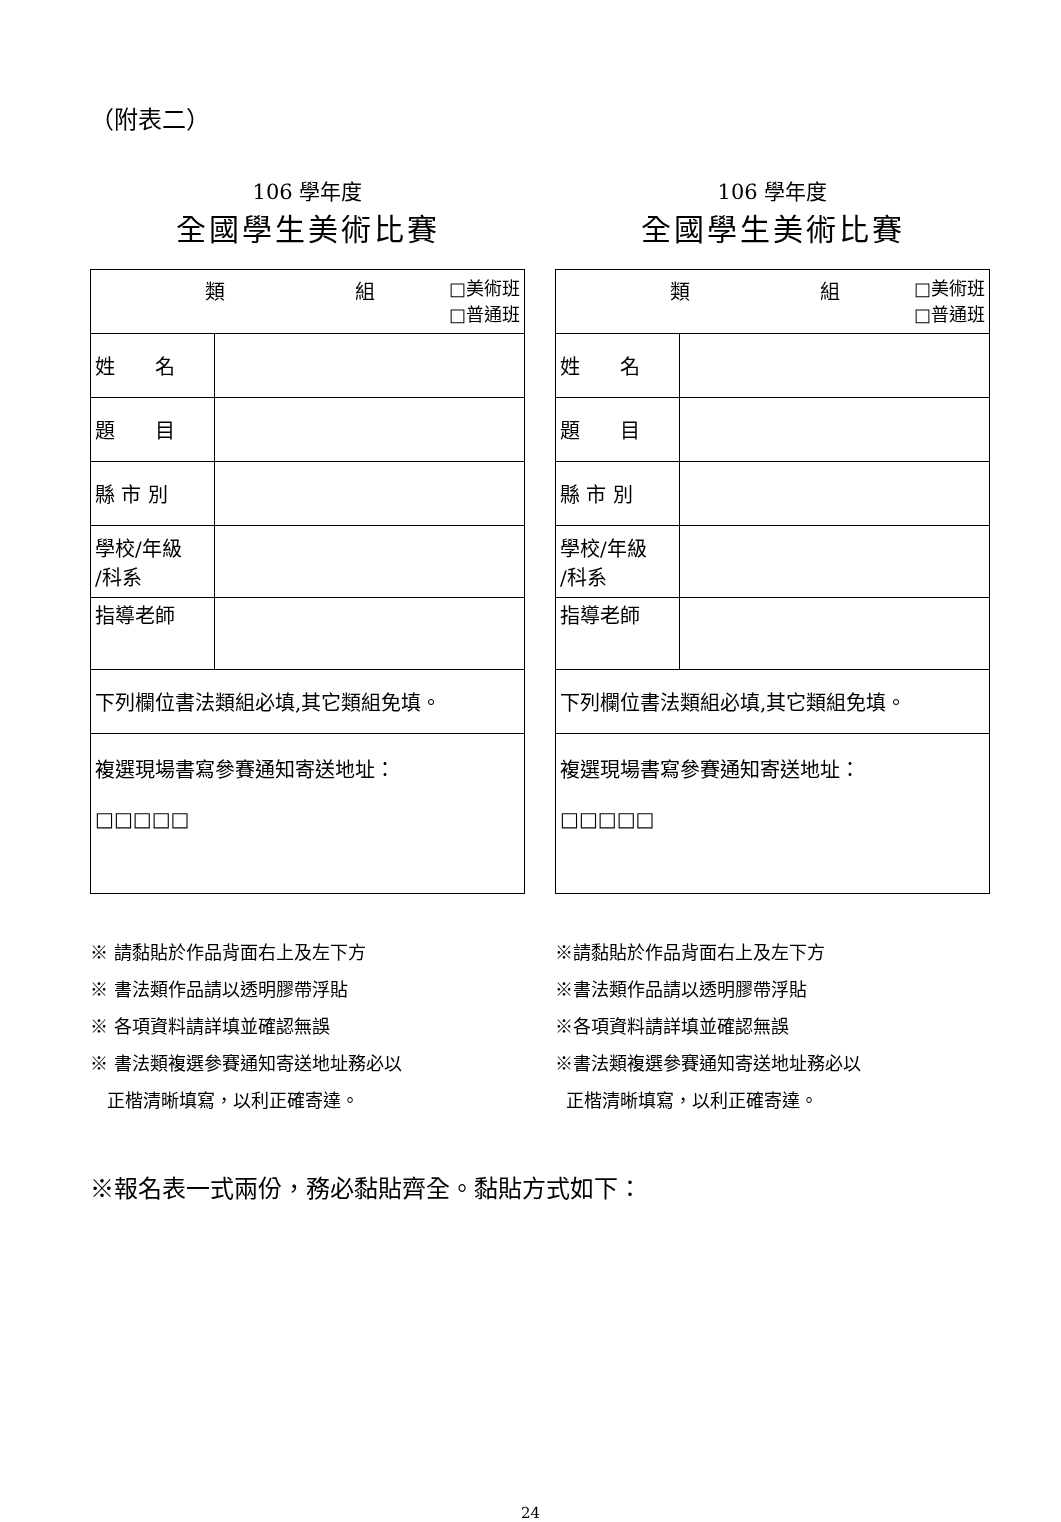（附表二）
106 學年度
全國學生美術比賽
| 類 組 □美術班 □普通班 | |
| 姓 名 | |
| 題 目 | |
| 縣 市 別 | |
| 學校/年級 /科系 | |
| 指導老師 | |
| 下列欄位書法類組必填,其它類組免填。 | |
| 複選現場書寫參賽通知寄送地址： □□□□□ | |
106 學年度
全國學生美術比賽
| 類 組 □美術班 □普通班 | |
| 姓 名 | |
| 題 目 | |
| 縣 市 別 | |
| 學校/年級 /科系 | |
| 指導老師 | |
| 下列欄位書法類組必填,其它類組免填。 | |
| 複選現場書寫參賽通知寄送地址： □□□□□ | |
※ 請黏貼於作品背面右上及左下方
※ 書法類作品請以透明膠帶浮貼
※ 各項資料請詳填並確認無誤
※ 書法類複選參賽通知寄送地址務必以
正楷清晰填寫，以利正確寄達。
※請黏貼於作品背面右上及左下方
※書法類作品請以透明膠帶浮貼
※各項資料請詳填並確認無誤
※書法類複選參賽通知寄送地址務必以
正楷清晰填寫，以利正確寄達。
※報名表一式兩份，務必黏貼齊全。黏貼方式如下：
24